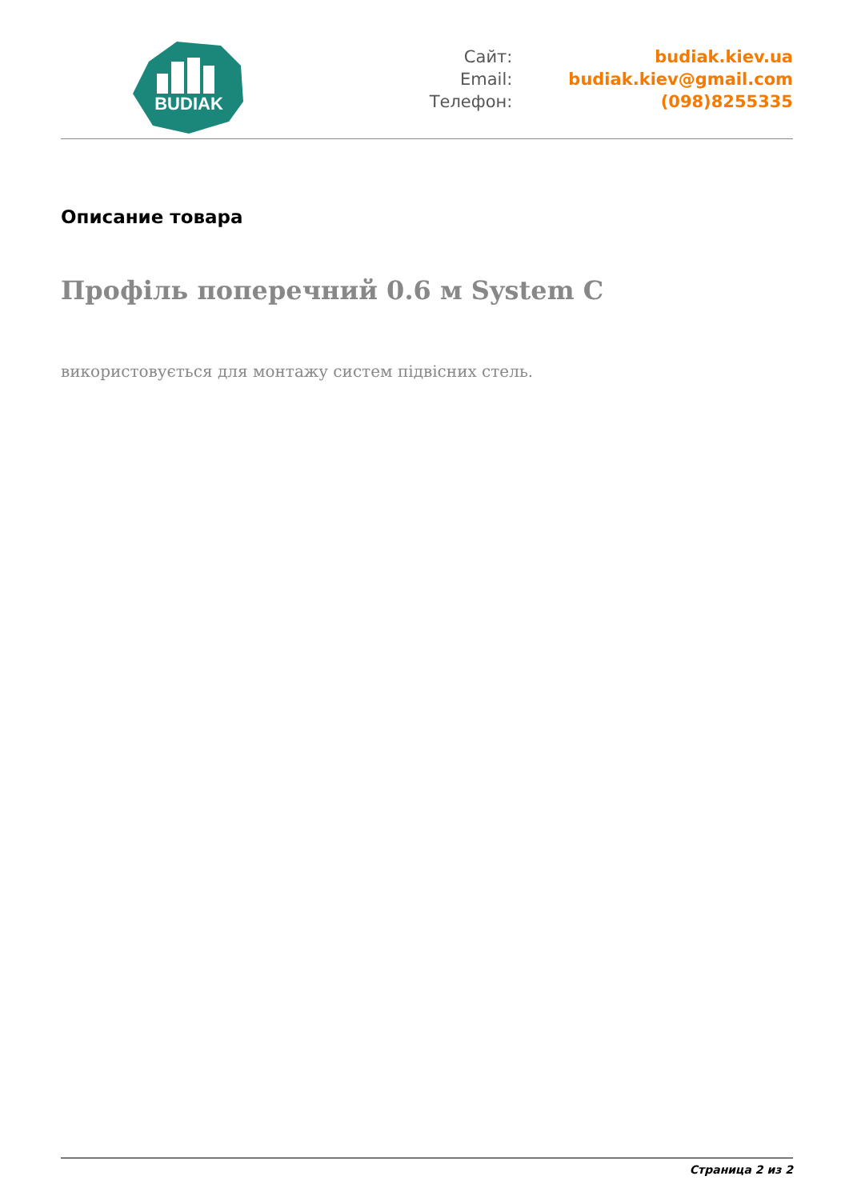BUDIAK
Сайт:
Email:
Телефон:
budiak.kiev.ua
budiak.kiev@gmail.com
(098)8255335
Описание товара
Профіль поперечний 0.6 м System C
використовується для монтажу систем підвісних стель.
Страница 2 из 2